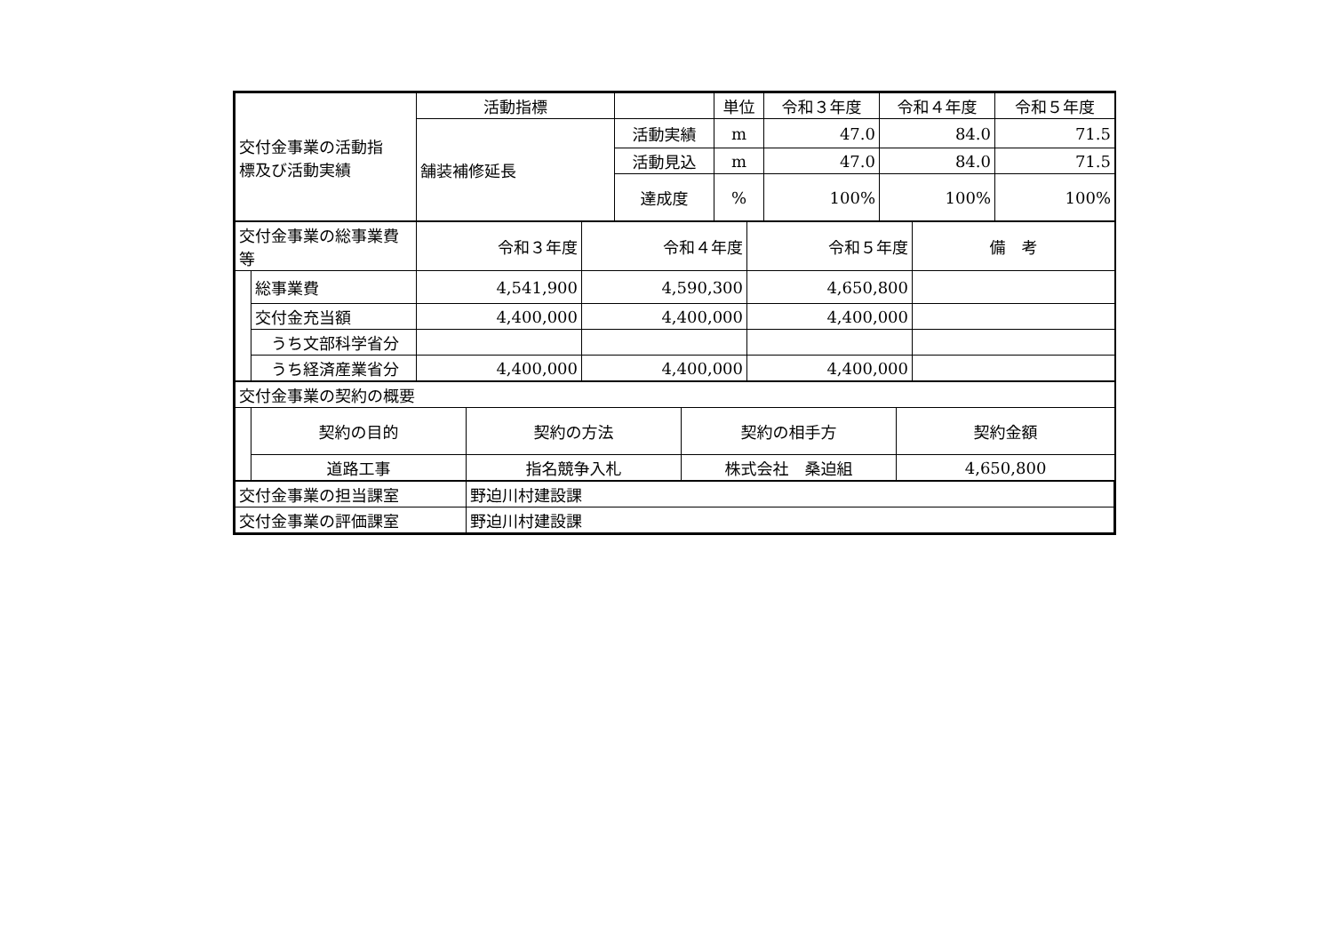| 交付金事業の活動指 標及び活動実績 | 活動指標 | | 単位 | 令和３年度 | 令和４年度 | 令和５年度 |
| | 舗装補修延長 | 活動実績 | m | 47.0 | 84.0 | 71.5 |
| | | 活動見込 | m | 47.0 | 84.0 | 71.5 |
| | | 達成度 | % | 100% | 100% | 100% |
| 交付金事業の総事業費等 | | 令和３年度 | 令和４年度 | 令和５年度 | 備 考 |
| | 総事業費 | 4,541,900 | 4,590,300 | 4,650,800 | |
| | 交付金充当額 | 4,400,000 | 4,400,000 | 4,400,000 | |
| | うち文部科学省分 | | | | |
| | うち経済産業省分 | 4,400,000 | 4,400,000 | 4,400,000 | |
| 交付金事業の契約の概要 | | | | |
| | 契約の目的 | 契約の方法 | 契約の相手方 | 契約金額 |
| | 道路工事 | 指名競争入札 | 株式会社 桑迫組 | 4,650,800 |
| 交付金事業の担当課室 | 野迫川村建設課 |
| 交付金事業の評価課室 | 野迫川村建設課 |